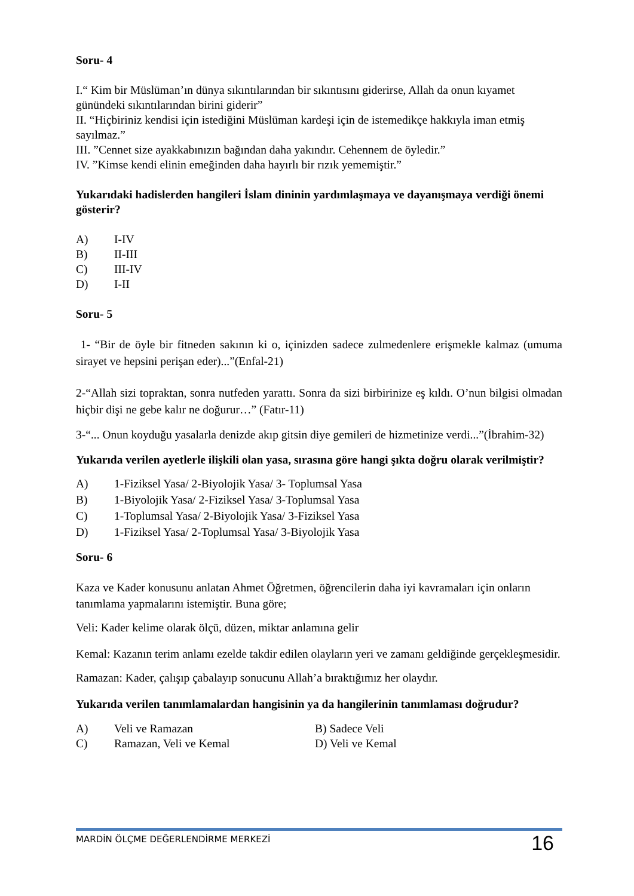Soru- 4
I.“ Kim bir Müslüman’ın dünya sıkıntılarından bir sıkıntısını giderirse, Allah da onun kıyamet günündeki sıkıntılarından birini giderir”
II. “Hiçbiriniz kendisi için istediğini Müslüman kardeşi için de istemedikçe hakkıyla iman etmiş sayılmaz.”
III. ”Cennet size ayakkabınızın bağından daha yakındır. Cehennem de öyledir.”
IV. ”Kimse kendi elinin emeğinden daha hayırlı bir rızık yememiştir.”
Yukarıdaki hadislerden hangileri İslam dininin yardımlaşmaya ve dayanışmaya verdiği önemi gösterir?
A) I-IV
B) II-III
C) III-IV
D) I-II
Soru- 5
1- “Bir de öyle bir fitneden sakının ki o, içinizden sadece zulmedenlere erişmekle kalmaz (umuma sirayet ve hepsini perişan eder)...”(Enfal-21)
2-“Allah sizi topraktan, sonra nutfeden yarattı. Sonra da sizi birbirinize eş kıldı. O’nun bilgisi olmadan hiçbir dişi ne gebe kalır ne doğurur…” (Fatır-11)
3-“... Onun koyduğu yasalarla denizde akıp gitsin diye gemileri de hizmetinize verdi...”(İbrahim-32)
Yukarıda verilen ayetlerle ilişkili olan yasa, sırasına göre hangi şıkta doğru olarak verilmiştir?
A) 1-Fiziksel Yasa/ 2-Biyolojik Yasa/ 3- Toplumsal Yasa
B) 1-Biyolojik Yasa/ 2-Fiziksel Yasa/ 3-Toplumsal Yasa
C) 1-Toplumsal Yasa/ 2-Biyolojik Yasa/ 3-Fiziksel Yasa
D) 1-Fiziksel Yasa/ 2-Toplumsal Yasa/ 3-Biyolojik Yasa
Soru- 6
Kaza ve Kader konusunu anlatan Ahmet Öğretmen, öğrencilerin daha iyi kavramaları için onların tanımlama yapmalarını istemiştir. Buna göre;
Veli: Kader kelime olarak ölçü, düzen, miktar anlamına gelir
Kemal: Kazanın terim anlamı ezelde takdir edilen olayların yeri ve zamanı geldiğinde gerçekleşmesidir.
Ramazan: Kader, çalışıp çabalayıp sonucunu Allah’a bıraktığımız her olaydır.
Yukarıda verilen tanımlamalardan hangisinin ya da hangilerinin tanımlaması doğrudur?
A) Veli ve Ramazan B) Sadece Veli
C) Ramazan, Veli ve Kemal D) Veli ve Kemal
MARDİN ÖLÇME DEĞERLENDİRME MERKEZİ
16